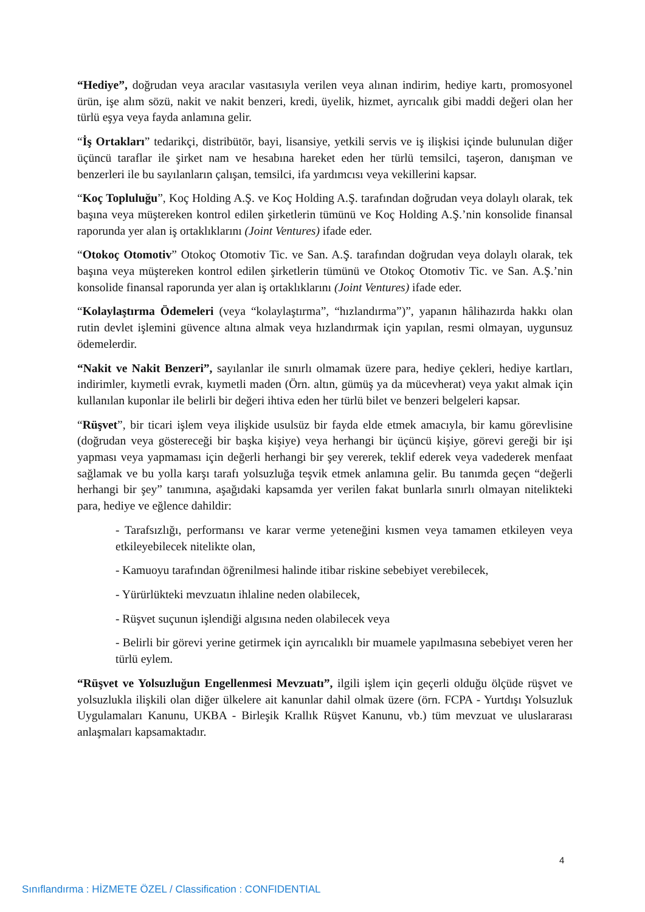“Hediye”, doğrudan veya aracılar vasıtasıyla verilen veya alınan indirim, hediye kartı, promosyonel ürün, işe alım sözü, nakit ve nakit benzeri, kredi, üyelik, hizmet, ayrıcalık gibi maddi değeri olan her türlü eşya veya fayda anlamına gelir.
“İş Ortakları” tedarikçi, distribütör, bayi, lisansiye, yetkili servis ve iş ilişkisi içinde bulunulan diğer üçüncü taraflar ile şirket nam ve hesabına hareket eden her türlü temsilci, taşeron, danışman ve benzerleri ile bu sayılanların çalışan, temsilci, ifa yardımcısı veya vekillerini kapsar.
“Koç Topluluğu”, Koç Holding A.Ş. ve Koç Holding A.Ş. tarafından doğrudan veya dolaylı olarak, tek başına veya müştereken kontrol edilen şirketlerin tümünü ve Koç Holding A.Ş.’nin konsolide finansal raporunda yer alan iş ortaklıklarını (Joint Ventures) ifade eder.
“Otokoç Otomotiv” Otokoç Otomotiv Tic. ve San. A.Ş. tarafından doğrudan veya dolaylı olarak, tek başına veya müştereken kontrol edilen şirketlerin tümünü ve Otokoç Otomotiv Tic. ve San. A.Ş.’nin konsolide finansal raporunda yer alan iş ortaklıklarını (Joint Ventures) ifade eder.
“Kolaylaştırma Ödemeleri (veya “kolaylaştırma”, “hızlandırma”)”, yapanın hâlihazırda hakkı olan rutin devlet işlemini güvence altına almak veya hızlandırmak için yapılan, resmi olmayan, uygunsuz ödemelerdir.
“Nakit ve Nakit Benzeri”, sayılanlar ile sınırlı olmamak üzere para, hediye çekleri, hediye kartları, indirimler, kıymetli evrak, kıymetli maden (Örn. altın, gümüş ya da mücevherat) veya yakıt almak için kullanılan kuponlar ile belirli bir değeri ihtiva eden her türlü bilet ve benzeri belgeleri kapsar.
“Rüşvet”, bir ticari işlem veya ilişkide usulsüz bir fayda elde etmek amacıyla, bir kamu görevlisine (doğrudan veya göstereceği bir başka kişiye) veya herhangi bir üçüncü kişiye, görevi gereği bir işi yapması veya yapmaması için değerli herhangi bir şey vererek, teklif ederek veya vadederek menfaat sağlamak ve bu yolla karşı tarafı yolsuzluğa teşvik etmek anlamına gelir. Bu tanımda geçen “değerli herhangi bir şey” tanımına, aşağıdaki kapsamda yer verilen fakat bunlarla sınırlı olmayan nitelikteki para, hediye ve eğlence dahildir:
- Tarafsızlığı, performansı ve karar verme yeteneğini kısmen veya tamamen etkileyen veya etkileyebilecek nitelikte olan,
- Kamuoyu tarafından öğrenilmesi halinde itibar riskine sebebiyet verebilecek,
- Yürürlükteki mevzuatın ihlaline neden olabilecek,
- Rüşvet suçunun işlendiği algısına neden olabilecek veya
- Belirli bir görevi yerine getirmek için ayrıcalıklı bir muamele yapılmasına sebebiyet veren her türlü eylem.
“Rüşvet ve Yolsuzluğun Engellenmesi Mevzuatı”, ilgili işlem için geçerli olduğu ölçüde rüşvet ve yolsuzlukla ilişkili olan diğer ülkelere ait kanunlar dahil olmak üzere (örn. FCPA - Yurtdışı Yolsuzluk Uygulamaları Kanunu, UKBA - Birleşik Krallık Rüşvet Kanunu, vb.) tüm mevzuat ve uluslararası anlaşmaları kapsamaktadır.
4
Sınıflandırma : HİZMETE ÖZEL / Classification : CONFIDENTIAL